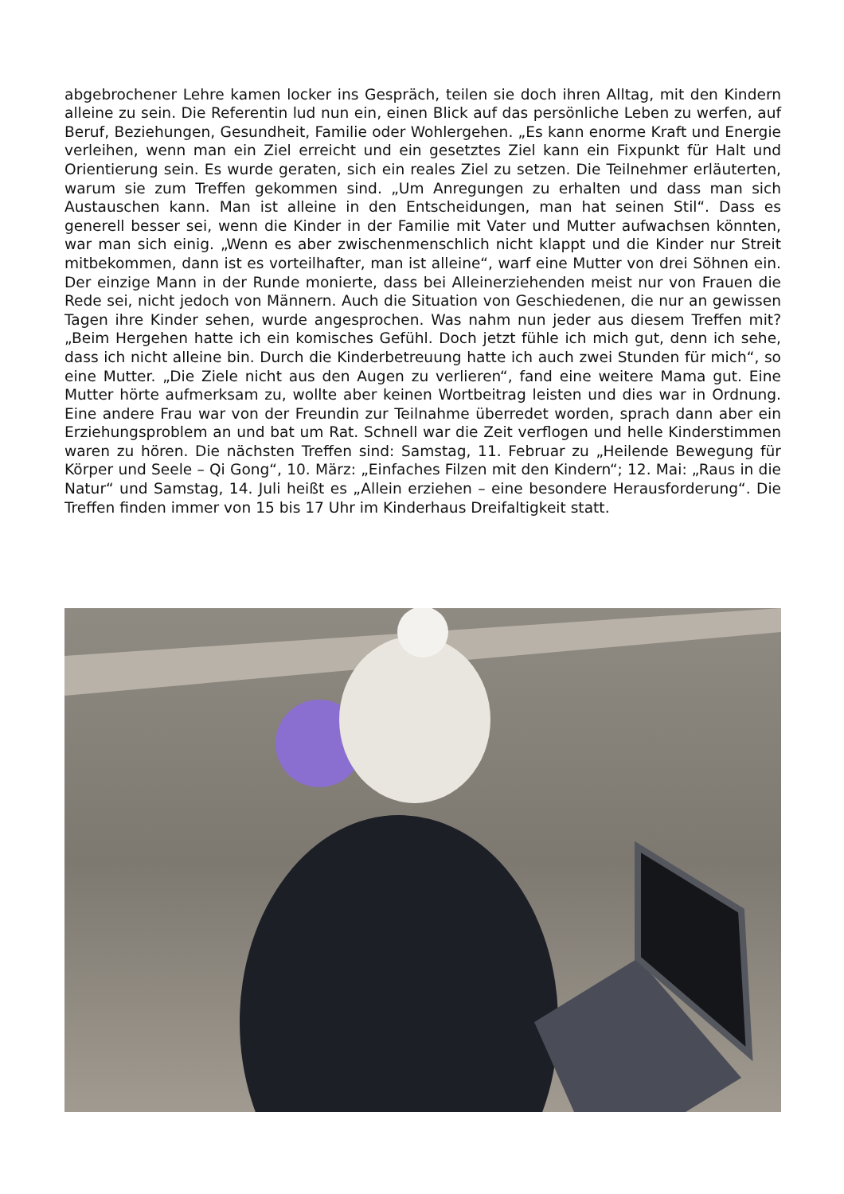abgebrochener Lehre kamen locker ins Gespräch, teilen sie doch ihren Alltag, mit den Kindern alleine zu sein. Die Referentin lud nun ein, einen Blick auf das persönliche Leben zu werfen, auf Beruf, Beziehungen, Gesundheit, Familie oder Wohlergehen. „Es kann enorme Kraft und Energie verleihen, wenn man ein Ziel erreicht und ein gesetztes Ziel kann ein Fixpunkt für Halt und Orientierung sein. Es wurde geraten, sich ein reales Ziel zu setzen. Die Teilnehmer erläuterten, warum sie zum Treffen gekommen sind. „Um Anregungen zu erhalten und dass man sich Austauschen kann. Man ist alleine in den Entscheidungen, man hat seinen Stil“. Dass es generell besser sei, wenn die Kinder in der Familie mit Vater und Mutter aufwachsen könnten, war man sich einig. „Wenn es aber zwischenmenschlich nicht klappt und die Kinder nur Streit mitbekommen, dann ist es vorteilhafter, man ist alleine“, warf eine Mutter von drei Söhnen ein. Der einzige Mann in der Runde monierte, dass bei Alleinerziehenden meist nur von Frauen die Rede sei, nicht jedoch von Männern. Auch die Situation von Geschiedenen, die nur an gewissen Tagen ihre Kinder sehen, wurde angesprochen. Was nahm nun jeder aus diesem Treffen mit? „Beim Hergehen hatte ich ein komisches Gefühl. Doch jetzt fühle ich mich gut, denn ich sehe, dass ich nicht alleine bin. Durch die Kinderbetreuung hatte ich auch zwei Stunden für mich“, so eine Mutter. „Die Ziele nicht aus den Augen zu verlieren“, fand eine weitere Mama gut. Eine Mutter hörte aufmerksam zu, wollte aber keinen Wortbeitrag leisten und dies war in Ordnung. Eine andere Frau war von der Freundin zur Teilnahme überredet worden, sprach dann aber ein Erziehungsproblem an und bat um Rat. Schnell war die Zeit verflogen und helle Kinderstimmen waren zu hören. Die nächsten Treffen sind: Samstag, 11. Februar zu „Heilende Bewegung für Körper und Seele – Qi Gong“, 10. März: „Einfaches Filzen mit den Kindern“; 12. Mai: „Raus in die Natur“ und Samstag, 14. Juli heißt es „Allein erziehen – eine besondere Herausforderung“. Die Treffen finden immer von 15 bis 17 Uhr im Kinderhaus Dreifaltigkeit statt.